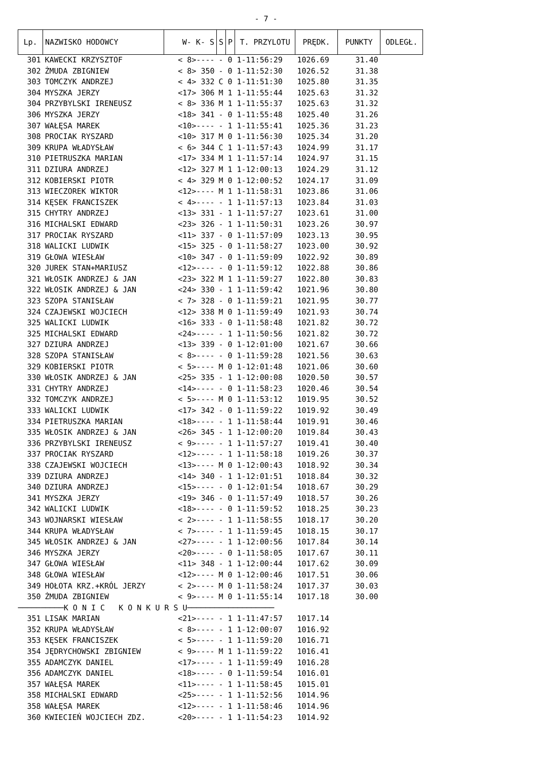- 7 -
| Lp. | NAZWISKO HODOWCY | W- K- S | S | P | T. PRZYLOTU | PRĘDK. | PUNKTY | ODLEGŁ. |
| --- | --- | --- | --- | --- | --- | --- | --- | --- |
| 301 | KAWECKI KRZYSZTOF | < 8>---- | - | 0 | 1-11:56:29 | 1026.69 | 31.40 | |
| 302 | ŻMUDA ZBIGNIEW | < 8> 350 | - | 0 | 1-11:52:30 | 1026.52 | 31.38 | |
| 303 | TOMCZYK ANDRZEJ | < 4> 332 | C | 0 | 1-11:51:30 | 1025.80 | 31.35 | |
| 304 | MYSZKA JERZY | <17> 306 | M | 1 | 1-11:55:44 | 1025.63 | 31.32 | |
| 304 | PRZYBYLSKI IRENEUSZ | < 8> 336 | M | 1 | 1-11:55:37 | 1025.63 | 31.32 | |
| 306 | MYSZKA JERZY | <18> 341 | - | 0 | 1-11:55:48 | 1025.40 | 31.26 | |
| 307 | WAŁĘSA MAREK | <10>---- | - | 1 | 1-11:55:41 | 1025.36 | 31.23 | |
| 308 | PROCIAK RYSZARD | <10> 317 | M | 0 | 1-11:56:30 | 1025.34 | 31.20 | |
| 309 | KRUPA WŁADYSŁAW | < 6> 344 | C | 1 | 1-11:57:43 | 1024.99 | 31.17 | |
| 310 | PIETRUSZKA MARIAN | <17> 334 | M | 1 | 1-11:57:14 | 1024.97 | 31.15 | |
| 311 | DZIURA ANDRZEJ | <12> 327 | M | 1 | 1-12:00:13 | 1024.29 | 31.12 | |
| 312 | KOBIERSKI PIOTR | < 4> 329 | M | 0 | 1-12:00:52 | 1024.17 | 31.09 | |
| 313 | WIECZOREK WIKTOR | <12>---- | M | 1 | 1-11:58:31 | 1023.86 | 31.06 | |
| 314 | KĘSEK FRANCISZEK | < 4>---- | - | 1 | 1-11:57:13 | 1023.84 | 31.03 | |
| 315 | CHYTRY ANDRZEJ | <13> 331 | - | 1 | 1-11:57:27 | 1023.61 | 31.00 | |
| 316 | MICHALSKI EDWARD | <23> 326 | - | 1 | 1-11:50:31 | 1023.26 | 30.97 | |
| 317 | PROCIAK RYSZARD | <11> 337 | - | 0 | 1-11:57:09 | 1023.13 | 30.95 | |
| 318 | WALICKI LUDWIK | <15> 325 | - | 0 | 1-11:58:27 | 1023.00 | 30.92 | |
| 319 | GŁOWA WIESŁAW | <10> 347 | - | 0 | 1-11:59:09 | 1022.92 | 30.89 | |
| 320 | JUREK STAN+MARIUSZ | <12>---- | - | 0 | 1-11:59:12 | 1022.88 | 30.86 | |
| 321 | WŁOSIK ANDRZEJ & JAN | <23> 322 | M | 1 | 1-11:59:27 | 1022.80 | 30.83 | |
| 322 | WŁOSIK ANDRZEJ & JAN | <24> 330 | - | 1 | 1-11:59:42 | 1021.96 | 30.80 | |
| 323 | SZOPA STANISŁAW | < 7> 328 | - | 0 | 1-11:59:21 | 1021.95 | 30.77 | |
| 324 | CZAJEWSKI WOJCIECH | <12> 338 | M | 0 | 1-11:59:49 | 1021.93 | 30.74 | |
| 325 | WALICKI LUDWIK | <16> 333 | - | 0 | 1-11:58:48 | 1021.82 | 30.72 | |
| 325 | MICHALSKI EDWARD | <24>---- | - | 1 | 1-11:50:56 | 1021.82 | 30.72 | |
| 327 | DZIURA ANDRZEJ | <13> 339 | - | 0 | 1-12:01:00 | 1021.67 | 30.66 | |
| 328 | SZOPA STANISŁAW | < 8>---- | - | 0 | 1-11:59:28 | 1021.56 | 30.63 | |
| 329 | KOBIERSKI PIOTR | < 5>---- | M | 0 | 1-12:01:48 | 1021.06 | 30.60 | |
| 330 | WŁOSIK ANDRZEJ & JAN | <25> 335 | - | 1 | 1-12:00:08 | 1020.50 | 30.57 | |
| 331 | CHYTRY ANDRZEJ | <14>---- | - | 0 | 1-11:58:23 | 1020.46 | 30.54 | |
| 332 | TOMCZYK ANDRZEJ | < 5>---- | M | 0 | 1-11:53:12 | 1019.95 | 30.52 | |
| 333 | WALICKI LUDWIK | <17> 342 | - | 0 | 1-11:59:22 | 1019.92 | 30.49 | |
| 334 | PIETRUSZKA MARIAN | <18>---- | - | 1 | 1-11:58:44 | 1019.91 | 30.46 | |
| 335 | WŁOSIK ANDRZEJ & JAN | <26> 345 | - | 1 | 1-12:00:20 | 1019.84 | 30.43 | |
| 336 | PRZYBYLSKI IRENEUSZ | < 9>---- | - | 1 | 1-11:57:27 | 1019.41 | 30.40 | |
| 337 | PROCIAK RYSZARD | <12>---- | - | 1 | 1-11:58:18 | 1019.26 | 30.37 | |
| 338 | CZAJEWSKI WOJCIECH | <13>---- | M | 0 | 1-12:00:43 | 1018.92 | 30.34 | |
| 339 | DZIURA ANDRZEJ | <14> 340 | - | 1 | 1-12:01:51 | 1018.84 | 30.32 | |
| 340 | DZIURA ANDRZEJ | <15>---- | - | 0 | 1-12:01:54 | 1018.67 | 30.29 | |
| 341 | MYSZKA JERZY | <19> 346 | - | 0 | 1-11:57:49 | 1018.57 | 30.26 | |
| 342 | WALICKI LUDWIK | <18>---- | - | 0 | 1-11:59:52 | 1018.25 | 30.23 | |
| 343 | WOJNARSKI WIESŁAW | < 2>---- | - | 1 | 1-11:58:55 | 1018.17 | 30.20 | |
| 344 | KRUPA WŁADYSŁAW | < 7>---- | - | 1 | 1-11:59:45 | 1018.15 | 30.17 | |
| 345 | WŁOSIK ANDRZEJ & JAN | <27>---- | - | 1 | 1-12:00:56 | 1017.84 | 30.14 | |
| 346 | MYSZKA JERZY | <20>---- | - | 0 | 1-11:58:05 | 1017.67 | 30.11 | |
| 347 | GŁOWA WIESŁAW | <11> 348 | - | 1 | 1-12:00:44 | 1017.62 | 30.09 | |
| 348 | GŁOWA WIESŁAW | <12>---- | M | 0 | 1-12:00:46 | 1017.51 | 30.06 | |
| 349 | HOŁOTA KRZ.+KRÓL JERZY | < 2>---- | M | 0 | 1-11:58:24 | 1017.37 | 30.03 | |
| 350 | ŻMUDA ZBIGNIEW | < 9>---- | M | 0 | 1-11:55:14 | 1017.18 | 30.00 | |
| ──────────K O N I C K O N K U R S U─────────────────── | | | | | | | | |
| 351 | LISAK MARIAN | <21>---- | - | 1 | 1-11:47:57 | 1017.14 | | |
| 352 | KRUPA WŁADYSŁAW | < 8>---- | - | 1 | 1-12:00:07 | 1016.92 | | |
| 353 | KĘSEK FRANCISZEK | < 5>---- | - | 1 | 1-11:59:20 | 1016.71 | | |
| 354 | JĘDRYCHOWSKI ZBIGNIEW | < 9>---- | M | 1 | 1-11:59:22 | 1016.41 | | |
| 355 | ADAMCZYK DANIEL | <17>---- | - | 1 | 1-11:59:49 | 1016.28 | | |
| 356 | ADAMCZYK DANIEL | <18>---- | - | 0 | 1-11:59:54 | 1016.01 | | |
| 357 | WAŁĘSA MAREK | <11>---- | - | 1 | 1-11:58:45 | 1015.01 | | |
| 358 | MICHALSKI EDWARD | <25>---- | - | 1 | 1-11:52:56 | 1014.96 | | |
| 358 | WAŁĘSA MAREK | <12>---- | - | 1 | 1-11:58:46 | 1014.96 | | |
| 360 | KWIECIEŃ WOJCIECH ZDZ. | <20>---- | - | 1 | 1-11:54:23 | 1014.92 | | |